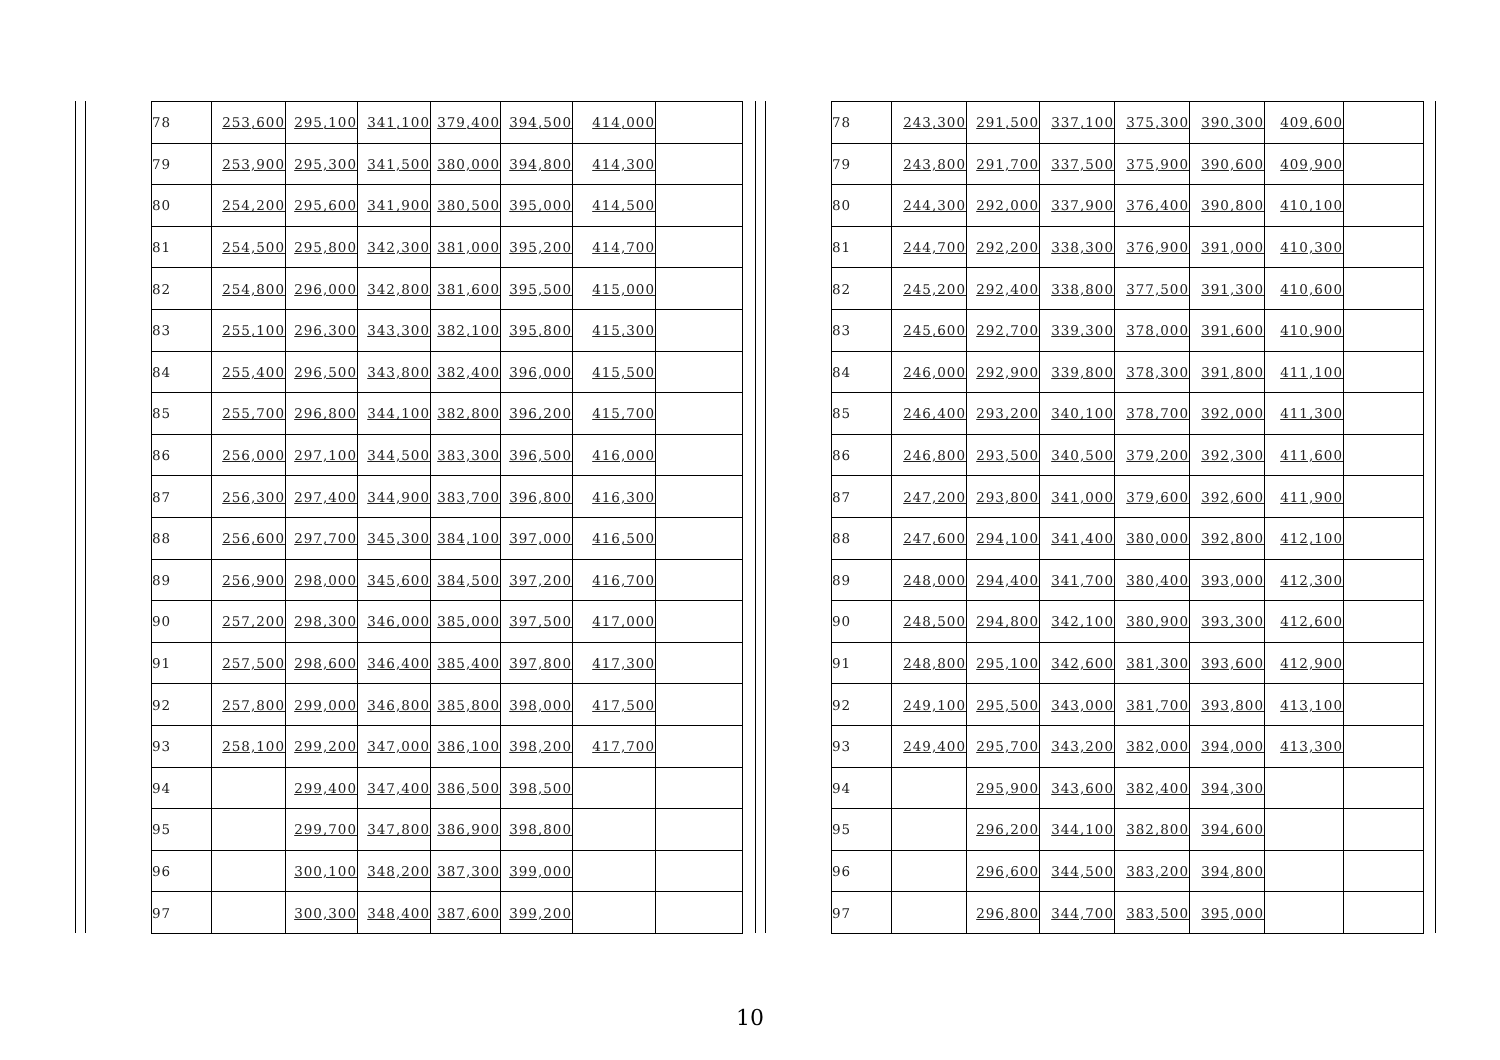| 78 | 253,600 | 295,100 | 341,100 | 379,400 | 394,500 | 414,000 | |
| 79 | 253,900 | 295,300 | 341,500 | 380,000 | 394,800 | 414,300 | |
| 80 | 254,200 | 295,600 | 341,900 | 380,500 | 395,000 | 414,500 | |
| 81 | 254,500 | 295,800 | 342,300 | 381,000 | 395,200 | 414,700 | |
| 82 | 254,800 | 296,000 | 342,800 | 381,600 | 395,500 | 415,000 | |
| 83 | 255,100 | 296,300 | 343,300 | 382,100 | 395,800 | 415,300 | |
| 84 | 255,400 | 296,500 | 343,800 | 382,400 | 396,000 | 415,500 | |
| 85 | 255,700 | 296,800 | 344,100 | 382,800 | 396,200 | 415,700 | |
| 86 | 256,000 | 297,100 | 344,500 | 383,300 | 396,500 | 416,000 | |
| 87 | 256,300 | 297,400 | 344,900 | 383,700 | 396,800 | 416,300 | |
| 88 | 256,600 | 297,700 | 345,300 | 384,100 | 397,000 | 416,500 | |
| 89 | 256,900 | 298,000 | 345,600 | 384,500 | 397,200 | 416,700 | |
| 90 | 257,200 | 298,300 | 346,000 | 385,000 | 397,500 | 417,000 | |
| 91 | 257,500 | 298,600 | 346,400 | 385,400 | 397,800 | 417,300 | |
| 92 | 257,800 | 299,000 | 346,800 | 385,800 | 398,000 | 417,500 | |
| 93 | 258,100 | 299,200 | 347,000 | 386,100 | 398,200 | 417,700 | |
| 94 | | 299,400 | 347,400 | 386,500 | 398,500 | | |
| 95 | | 299,700 | 347,800 | 386,900 | 398,800 | | |
| 96 | | 300,100 | 348,200 | 387,300 | 399,000 | | |
| 97 | | 300,300 | 348,400 | 387,600 | 399,200 | | |
| 78 | 243,300 | 291,500 | 337,100 | 375,300 | 390,300 | 409,600 | |
| 79 | 243,800 | 291,700 | 337,500 | 375,900 | 390,600 | 409,900 | |
| 80 | 244,300 | 292,000 | 337,900 | 376,400 | 390,800 | 410,100 | |
| 81 | 244,700 | 292,200 | 338,300 | 376,900 | 391,000 | 410,300 | |
| 82 | 245,200 | 292,400 | 338,800 | 377,500 | 391,300 | 410,600 | |
| 83 | 245,600 | 292,700 | 339,300 | 378,000 | 391,600 | 410,900 | |
| 84 | 246,000 | 292,900 | 339,800 | 378,300 | 391,800 | 411,100 | |
| 85 | 246,400 | 293,200 | 340,100 | 378,700 | 392,000 | 411,300 | |
| 86 | 246,800 | 293,500 | 340,500 | 379,200 | 392,300 | 411,600 | |
| 87 | 247,200 | 293,800 | 341,000 | 379,600 | 392,600 | 411,900 | |
| 88 | 247,600 | 294,100 | 341,400 | 380,000 | 392,800 | 412,100 | |
| 89 | 248,000 | 294,400 | 341,700 | 380,400 | 393,000 | 412,300 | |
| 90 | 248,500 | 294,800 | 342,100 | 380,900 | 393,300 | 412,600 | |
| 91 | 248,800 | 295,100 | 342,600 | 381,300 | 393,600 | 412,900 | |
| 92 | 249,100 | 295,500 | 343,000 | 381,700 | 393,800 | 413,100 | |
| 93 | 249,400 | 295,700 | 343,200 | 382,000 | 394,000 | 413,300 | |
| 94 | | 295,900 | 343,600 | 382,400 | 394,300 | | |
| 95 | | 296,200 | 344,100 | 382,800 | 394,600 | | |
| 96 | | 296,600 | 344,500 | 383,200 | 394,800 | | |
| 97 | | 296,800 | 344,700 | 383,500 | 395,000 | | |
10